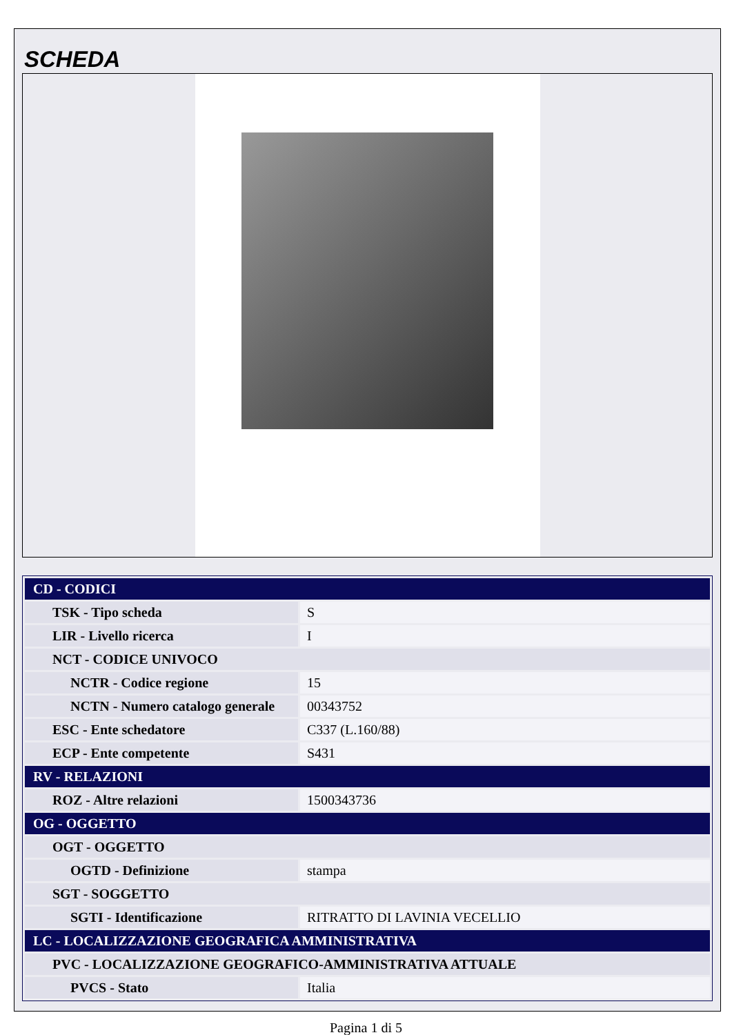SCHEDA
| CD - CODICI | |
| TSK - Tipo scheda | S |
| LIR - Livello ricerca | I |
| NCT - CODICE UNIVOCO | |
| NCTR - Codice regione | 15 |
| NCTN - Numero catalogo generale | 00343752 |
| ESC - Ente schedatore | C337 (L.160/88) |
| ECP - Ente competente | S431 |
| RV - RELAZIONI | |
| ROZ - Altre relazioni | 1500343736 |
| OG - OGGETTO | |
| OGT - OGGETTO | |
| OGTD - Definizione | stampa |
| SGT - SOGGETTO | |
| SGTI - Identificazione | RITRATTO DI LAVINIA VECELLIO |
| LC - LOCALIZZAZIONE GEOGRAFICA AMMINISTRATIVA | |
| PVC - LOCALIZZAZIONE GEOGRAFICO-AMMINISTRATIVA ATTUALE | |
| PVCS - Stato | Italia |
Pagina 1 di 5